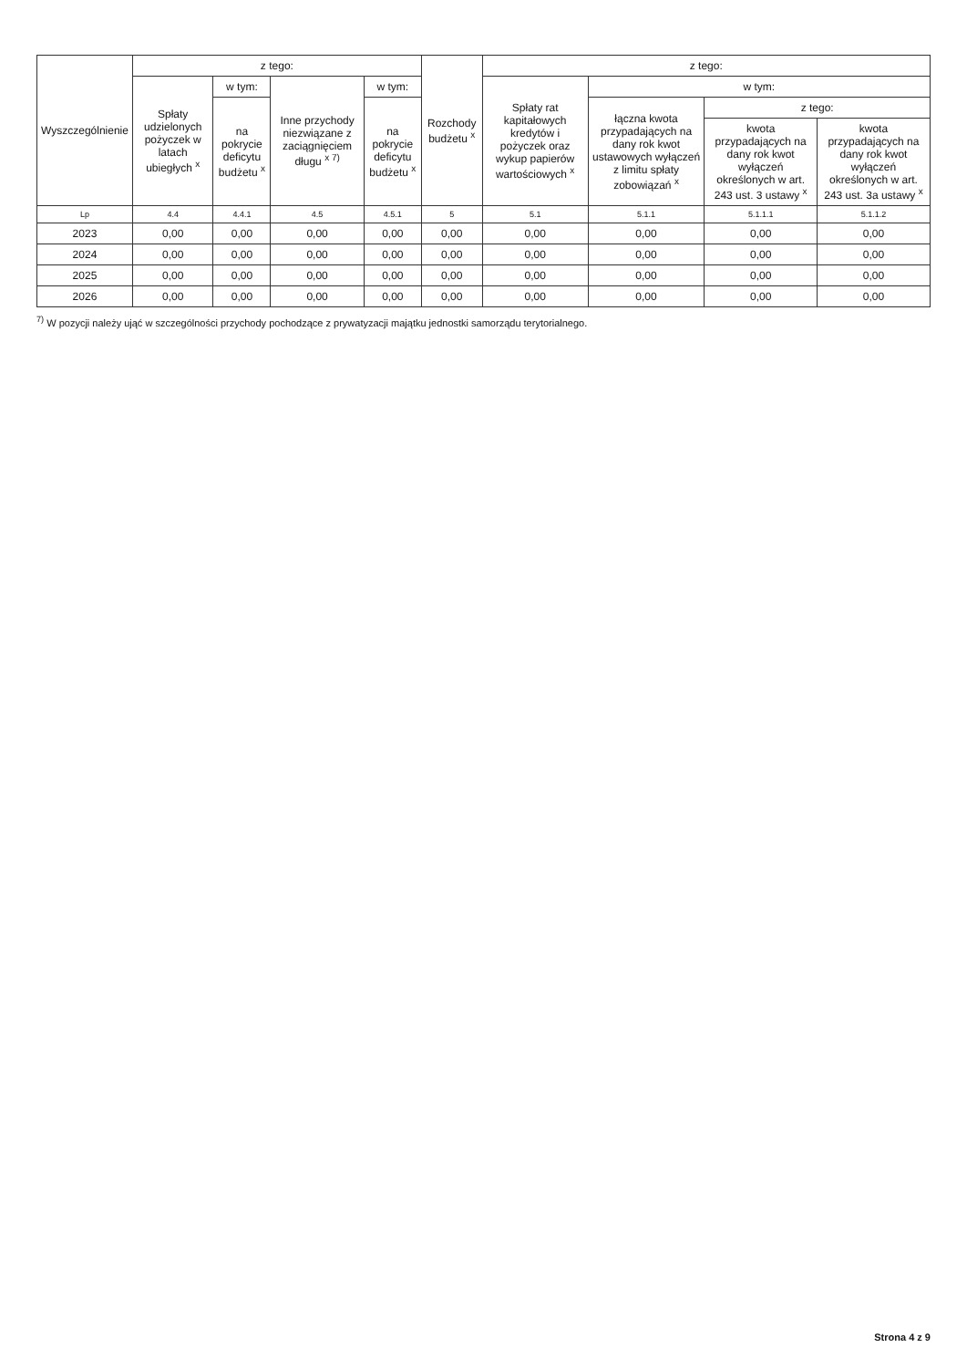| Wyszczególnienie | z tego: | | | | Rozchody budżetu <sup>x</sup> | z tego: | | | |
| --- | --- | --- | --- | --- | --- | --- | --- | --- | --- |
| | Spłaty udzielonych pożyczek w latach ubiegłych <sup>x</sup> | w tym: | Inne przychody niezwiązane z zaciągnięciem długu <sup>x 7)</sup> | w tym: | | Spłaty rat kapitałowych kredytów i pożyczek oraz wykup papierów wartościowych <sup>x</sup> | w tym: | | |
| | | na pokrycie deficytu budżetu <sup>x</sup> | | na pokrycie deficytu budżetu <sup>x</sup> | | | łączna kwota przypadających na dany rok kwot ustawowych wyłączeń z limitu spłaty zobowiązań <sup>x</sup> | z tego: | |
| | | | | | | | | kwota przypadających na dany rok kwot wyłączeń określonych w art. 243 ust. 3 ustawy <sup>x</sup> | kwota przypadających na dany rok kwot wyłączeń określonych w art. 243 ust. 3a ustawy <sup>x</sup> |
| Lp | 4.4 | 4.4.1 | 4.5 | 4.5.1 | 5 | 5.1 | 5.1.1 | 5.1.1.1 | 5.1.1.2 |
| 2023 | 0,00 | 0,00 | 0,00 | 0,00 | 0,00 | 0,00 | 0,00 | 0,00 | 0,00 |
| 2024 | 0,00 | 0,00 | 0,00 | 0,00 | 0,00 | 0,00 | 0,00 | 0,00 | 0,00 |
| 2025 | 0,00 | 0,00 | 0,00 | 0,00 | 0,00 | 0,00 | 0,00 | 0,00 | 0,00 |
| 2026 | 0,00 | 0,00 | 0,00 | 0,00 | 0,00 | 0,00 | 0,00 | 0,00 | 0,00 |
<sup>7)</sup> W pozycji należy ująć w szczególności przychody pochodzące z prywatyzacji majątku jednostki samorządu terytorialnego.
Strona 4 z 9